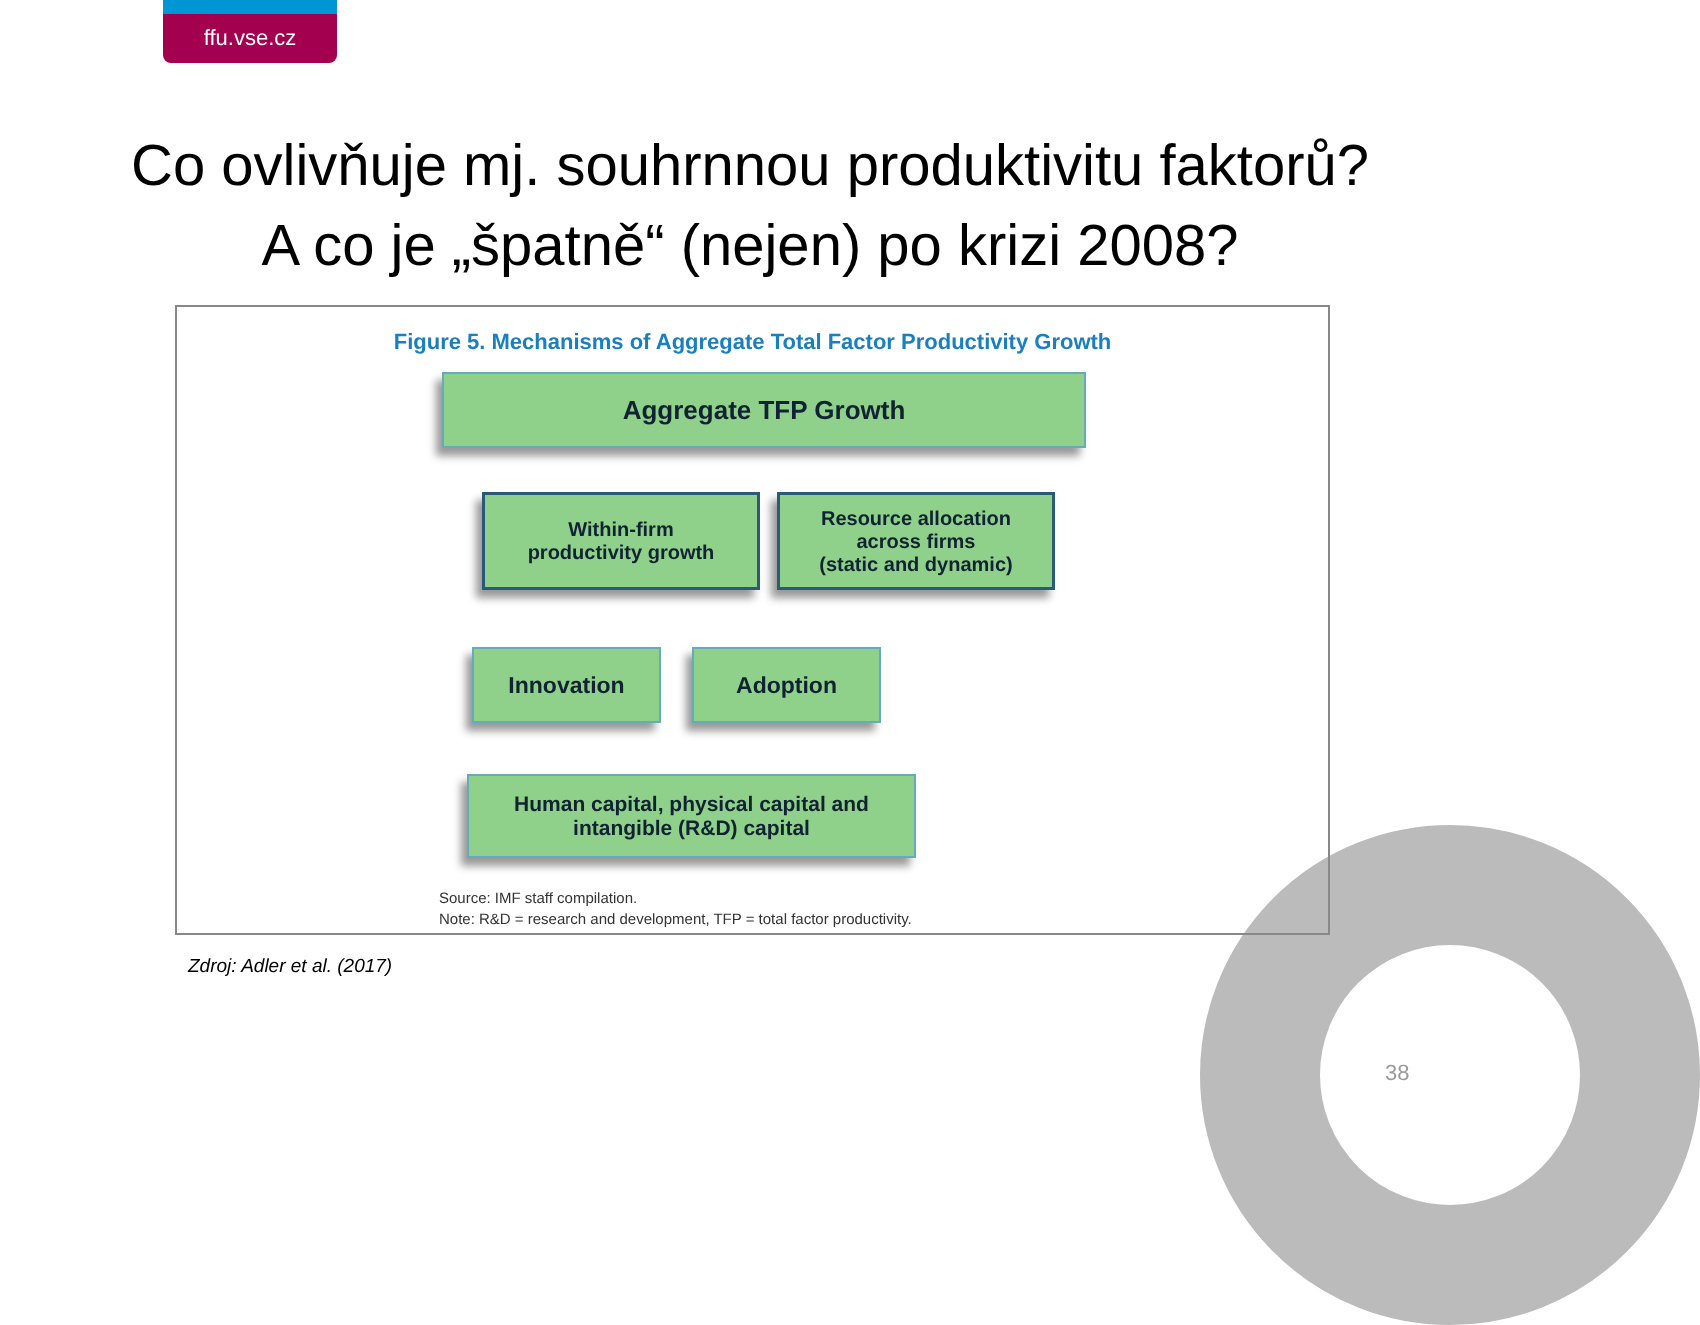ffu.vse.cz
Co ovlivňuje mj. souhrnnou produktivitu faktorů?
A co je „špatně“ (nejen) po krizi 2008?
Figure 5. Mechanisms of Aggregate Total Factor Productivity Growth
Aggregate TFP Growth
Within-firm
productivity growth
Resource allocation
across firms
(static and dynamic)
Innovation Adoption
Human capital, physical capital and
intangible (R&D) capital
Source: IMF staff compilation.
Note: R&D = research and development, TFP = total factor productivity.
Zdroj: Adler et al. (2017)
38